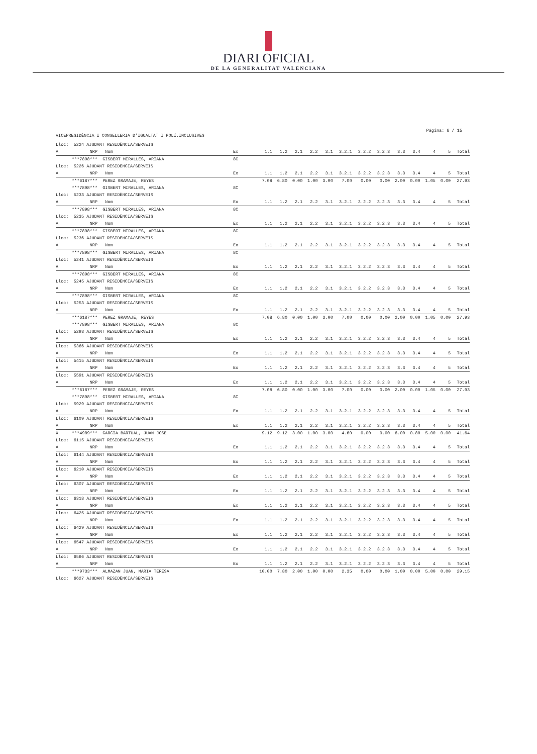DIARI OFICIAL
DE LA GENERALITAT VALENCIANA
Página: 8 / 15
VICEPRESIDÈNCIA I CONSELLERIA D'IGUALTAT I POLÍ.INCLUSIVES
| Lloc: 5224 AJUDANT RESIDÈNCIA/SERVEIS | | | | | | | | | | | | | | | | |
| A | NRP | Nom | Ex | 1.1 | 1.2 | 2.1 | 2.2 | 3.1 | 3.2.1 | 3.2.2 | 3.2.3 | 3.3 | 3.4 | 4 | 5 | Total |
| | ***7898*** | GISBERT MIRALLES, ARIANA | 8C | | | | | | | | | | | | | |
| Lloc: 5226 AJUDANT RESIDÈNCIA/SERVEIS | | | | | | | | | | | | | | | | |
| A | NRP | Nom | Ex | 1.1 | 1.2 | 2.1 | 2.2 | 3.1 | 3.2.1 | 3.2.2 | 3.2.3 | 3.3 | 3.4 | 4 | 5 | Total |
| | ***6187*** | PEREZ GRAMAJE, REYES | | 7.08 | 6.80 | 0.00 | 1.00 | 3.00 | 7.00 | 0.00 | 0.00 | 2.00 | 0.00 | 1.05 | 0.00 | 27.93 |
| | ***7898*** | GISBERT MIRALLES, ARIANA | 8C | | | | | | | | | | | | | |
| Lloc: 5233 AJUDANT RESIDÈNCIA/SERVEIS | | | | | | | | | | | | | | | | |
| A | NRP | Nom | Ex | 1.1 | 1.2 | 2.1 | 2.2 | 3.1 | 3.2.1 | 3.2.2 | 3.2.3 | 3.3 | 3.4 | 4 | 5 | Total |
| | ***7898*** | GISBERT MIRALLES, ARIANA | 8C | | | | | | | | | | | | | |
| Lloc: 5235 AJUDANT RESIDÈNCIA/SERVEIS | | | | | | | | | | | | | | | | |
| A | NRP | Nom | Ex | 1.1 | 1.2 | 2.1 | 2.2 | 3.1 | 3.2.1 | 3.2.2 | 3.2.3 | 3.3 | 3.4 | 4 | 5 | Total |
| | ***7898*** | GISBERT MIRALLES, ARIANA | 8C | | | | | | | | | | | | | |
| Lloc: 5236 AJUDANT RESIDÈNCIA/SERVEIS | | | | | | | | | | | | | | | | |
| A | NRP | Nom | Ex | 1.1 | 1.2 | 2.1 | 2.2 | 3.1 | 3.2.1 | 3.2.2 | 3.2.3 | 3.3 | 3.4 | 4 | 5 | Total |
| | ***7898*** | GISBERT MIRALLES, ARIANA | 8C | | | | | | | | | | | | | |
| Lloc: 5241 AJUDANT RESIDÈNCIA/SERVEIS | | | | | | | | | | | | | | | | |
| A | NRP | Nom | Ex | 1.1 | 1.2 | 2.1 | 2.2 | 3.1 | 3.2.1 | 3.2.2 | 3.2.3 | 3.3 | 3.4 | 4 | 5 | Total |
| | ***7898*** | GISBERT MIRALLES, ARIANA | 8C | | | | | | | | | | | | | |
| Lloc: 5245 AJUDANT RESIDÈNCIA/SERVEIS | | | | | | | | | | | | | | | | |
| A | NRP | Nom | Ex | 1.1 | 1.2 | 2.1 | 2.2 | 3.1 | 3.2.1 | 3.2.2 | 3.2.3 | 3.3 | 3.4 | 4 | 5 | Total |
| | ***7898*** | GISBERT MIRALLES, ARIANA | 8C | | | | | | | | | | | | | |
| Lloc: 5253 AJUDANT RESIDÈNCIA/SERVEIS | | | | | | | | | | | | | | | | |
| A | NRP | Nom | Ex | 1.1 | 1.2 | 2.1 | 2.2 | 3.1 | 3.2.1 | 3.2.2 | 3.2.3 | 3.3 | 3.4 | 4 | 5 | Total |
| | ***6187*** | PEREZ GRAMAJE, REYES | | 7.08 | 6.80 | 0.00 | 1.00 | 3.00 | 7.00 | 0.00 | 0.00 | 2.00 | 0.00 | 1.05 | 0.00 | 27.93 |
| | ***7898*** | GISBERT MIRALLES, ARIANA | 8C | | | | | | | | | | | | | |
| Lloc: 5293 AJUDANT RESIDÈNCIA/SERVEIS | | | | | | | | | | | | | | | | |
| A | NRP | Nom | Ex | 1.1 | 1.2 | 2.1 | 2.2 | 3.1 | 3.2.1 | 3.2.2 | 3.2.3 | 3.3 | 3.4 | 4 | 5 | Total |
| Lloc: 5366 AJUDANT RESIDÈNCIA/SERVEIS | | | | | | | | | | | | | | | | |
| A | NRP | Nom | Ex | 1.1 | 1.2 | 2.1 | 2.2 | 3.1 | 3.2.1 | 3.2.2 | 3.2.3 | 3.3 | 3.4 | 4 | 5 | Total |
| Lloc: 5415 AJUDANT RESIDÈNCIA/SERVEIS | | | | | | | | | | | | | | | | |
| A | NRP | Nom | Ex | 1.1 | 1.2 | 2.1 | 2.2 | 3.1 | 3.2.1 | 3.2.2 | 3.2.3 | 3.3 | 3.4 | 4 | 5 | Total |
| Lloc: 5591 AJUDANT RESIDÈNCIA/SERVEIS | | | | | | | | | | | | | | | | |
| A | NRP | Nom | Ex | 1.1 | 1.2 | 2.1 | 2.2 | 3.1 | 3.2.1 | 3.2.2 | 3.2.3 | 3.3 | 3.4 | 4 | 5 | Total |
| | ***6187*** | PEREZ GRAMAJE, REYES | | 7.08 | 6.80 | 0.00 | 1.00 | 3.00 | 7.00 | 0.00 | 0.00 | 2.00 | 0.00 | 1.05 | 0.00 | 27.93 |
| | ***7898*** | GISBERT MIRALLES, ARIANA | 8C | | | | | | | | | | | | | |
| Lloc: 5929 AJUDANT RESIDÈNCIA/SERVEIS | | | | | | | | | | | | | | | | |
| A | NRP | Nom | Ex | 1.1 | 1.2 | 2.1 | 2.2 | 3.1 | 3.2.1 | 3.2.2 | 3.2.3 | 3.3 | 3.4 | 4 | 5 | Total |
| Lloc: 6109 AJUDANT RESIDÈNCIA/SERVEIS | | | | | | | | | | | | | | | | |
| A | NRP | Nom | Ex | 1.1 | 1.2 | 2.1 | 2.2 | 3.1 | 3.2.1 | 3.2.2 | 3.2.3 | 3.3 | 3.4 | 4 | 5 | Total |
| X | ***4989*** | GARCIA BARTUAL, JUAN JOSE | | 9.12 | 9.12 | 3.00 | 1.00 | 3.00 | 4.60 | 0.00 | 0.00 | 6.00 | 0.80 | 5.00 | 0.00 | 41.64 |
| Lloc: 6115 AJUDANT RESIDÈNCIA/SERVEIS | | | | | | | | | | | | | | | | |
| A | NRP | Nom | Ex | 1.1 | 1.2 | 2.1 | 2.2 | 3.1 | 3.2.1 | 3.2.2 | 3.2.3 | 3.3 | 3.4 | 4 | 5 | Total |
| Lloc: 6144 AJUDANT RESIDÈNCIA/SERVEIS | | | | | | | | | | | | | | | | |
| A | NRP | Nom | Ex | 1.1 | 1.2 | 2.1 | 2.2 | 3.1 | 3.2.1 | 3.2.2 | 3.2.3 | 3.3 | 3.4 | 4 | 5 | Total |
| Lloc: 6210 AJUDANT RESIDÈNCIA/SERVEIS | | | | | | | | | | | | | | | | |
| A | NRP | Nom | Ex | 1.1 | 1.2 | 2.1 | 2.2 | 3.1 | 3.2.1 | 3.2.2 | 3.2.3 | 3.3 | 3.4 | 4 | 5 | Total |
| Lloc: 6307 AJUDANT RESIDÈNCIA/SERVEIS | | | | | | | | | | | | | | | | |
| A | NRP | Nom | Ex | 1.1 | 1.2 | 2.1 | 2.2 | 3.1 | 3.2.1 | 3.2.2 | 3.2.3 | 3.3 | 3.4 | 4 | 5 | Total |
| Lloc: 6318 AJUDANT RESIDÈNCIA/SERVEIS | | | | | | | | | | | | | | | | |
| A | NRP | Nom | Ex | 1.1 | 1.2 | 2.1 | 2.2 | 3.1 | 3.2.1 | 3.2.2 | 3.2.3 | 3.3 | 3.4 | 4 | 5 | Total |
| Lloc: 6425 AJUDANT RESIDÈNCIA/SERVEIS | | | | | | | | | | | | | | | | |
| A | NRP | Nom | Ex | 1.1 | 1.2 | 2.1 | 2.2 | 3.1 | 3.2.1 | 3.2.2 | 3.2.3 | 3.3 | 3.4 | 4 | 5 | Total |
| Lloc: 6429 AJUDANT RESIDÈNCIA/SERVEIS | | | | | | | | | | | | | | | | |
| A | NRP | Nom | Ex | 1.1 | 1.2 | 2.1 | 2.2 | 3.1 | 3.2.1 | 3.2.2 | 3.2.3 | 3.3 | 3.4 | 4 | 5 | Total |
| Lloc: 6547 AJUDANT RESIDÈNCIA/SERVEIS | | | | | | | | | | | | | | | | |
| A | NRP | Nom | Ex | 1.1 | 1.2 | 2.1 | 2.2 | 3.1 | 3.2.1 | 3.2.2 | 3.2.3 | 3.3 | 3.4 | 4 | 5 | Total |
| Lloc: 6566 AJUDANT RESIDÈNCIA/SERVEIS | | | | | | | | | | | | | | | | |
| A | NRP | Nom | Ex | 1.1 | 1.2 | 2.1 | 2.2 | 3.1 | 3.2.1 | 3.2.2 | 3.2.3 | 3.3 | 3.4 | 4 | 5 | Total |
| | ***9733*** | ALMAZAN JUAN, MARIA TERESA | | 10.00 | 7.80 | 2.00 | 1.00 | 0.00 | 2.35 | 0.00 | 0.00 | 1.00 | 0.00 | 5.00 | 0.00 | 29.15 |
| Lloc: 6627 AJUDANT RESIDÈNCIA/SERVEIS | | | | | | | | | | | | | | | | |